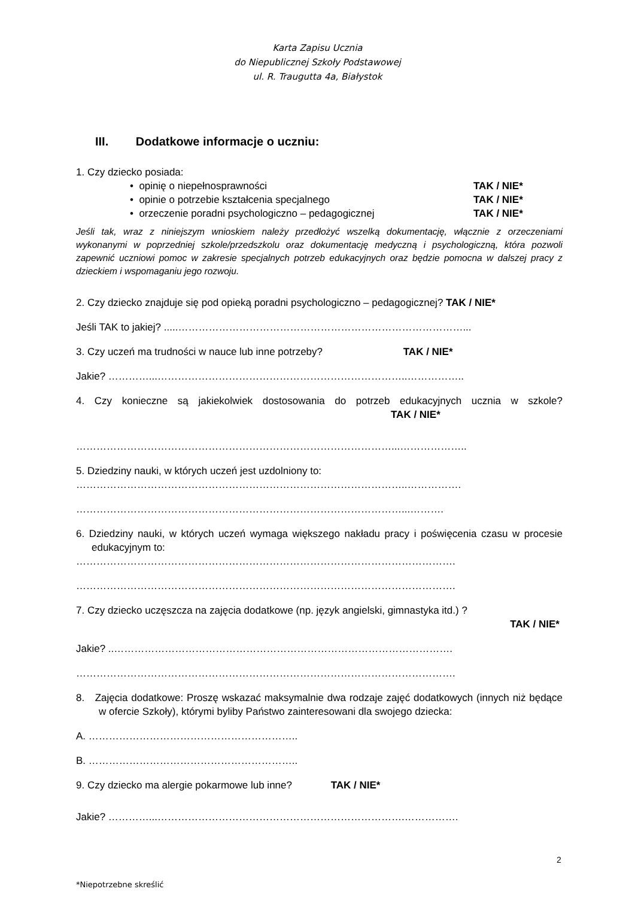Karta Zapisu Ucznia
do Niepublicznej Szkoły Podstawowej
ul. R. Traugutta 4a, Białystok
III. Dodatkowe informacje o uczniu:
1. Czy dziecko posiada:
• opinię o niepełnosprawności TAK / NIE*
• opinie o potrzebie kształcenia specjalnego TAK / NIE*
• orzeczenie poradni psychologiczno – pedagogicznej TAK / NIE*
Jeśli tak, wraz z niniejszym wnioskiem należy przedłożyć wszelką dokumentację, włącznie z orzeczeniami wykonanymi w poprzedniej szkole/przedszkolu oraz dokumentację medyczną i psychologiczną, która pozwoli zapewnić uczniowi pomoc w zakresie specjalnych potrzeb edukacyjnych oraz będzie pomocna w dalszej pracy z dzieckiem i wspomaganiu jego rozwoju.
2. Czy dziecko znajduje się pod opieką poradni psychologiczno – pedagogicznej? TAK / NIE*
Jeśli TAK to jakiej? .....…………………………………………………………………………...
3. Czy uczeń ma trudności w nauce lub inne potrzeby? TAK / NIE*
Jakie? …………...………………………………………………………………..……………..
4. Czy konieczne są jakiekolwiek dostosowania do potrzeb edukacyjnych ucznia w szkole? TAK / NIE*
…………………………………………………………………………………...………………..
5. Dziedziny nauki, w których uczeń jest uzdolniony to:
……………………………………………………………………………………..…………….
……………………………………………………………………………………...……….
6. Dziedziny nauki, w których uczeń wymaga większego nakładu pracy i poświęcenia czasu w procesie edukacyjnym to:
………………………………………………………………………………………………….
………………………………………………………………………………………………….
7. Czy dziecko uczęszcza na zajęcia dodatkowe (np. język angielski, gimnastyka itd.) ?
TAK / NIE*
Jakie? ..……………………………………………………………………………………….
………………………………………………………………………………………………….
8. Zajęcia dodatkowe: Proszę wskazać maksymalnie dwa rodzaje zajęć dodatkowych (innych niż będące w ofercie Szkoły), którymi byliby Państwo zainteresowani dla swojego dziecka:
A. ……………………………………………………..
B. ……………………………………………………..
9. Czy dziecko ma alergie pokarmowe lub inne? TAK / NIE*
Jakie? …………...……………………………………………………………….…………….
2
*Niepotrzebne skreślić